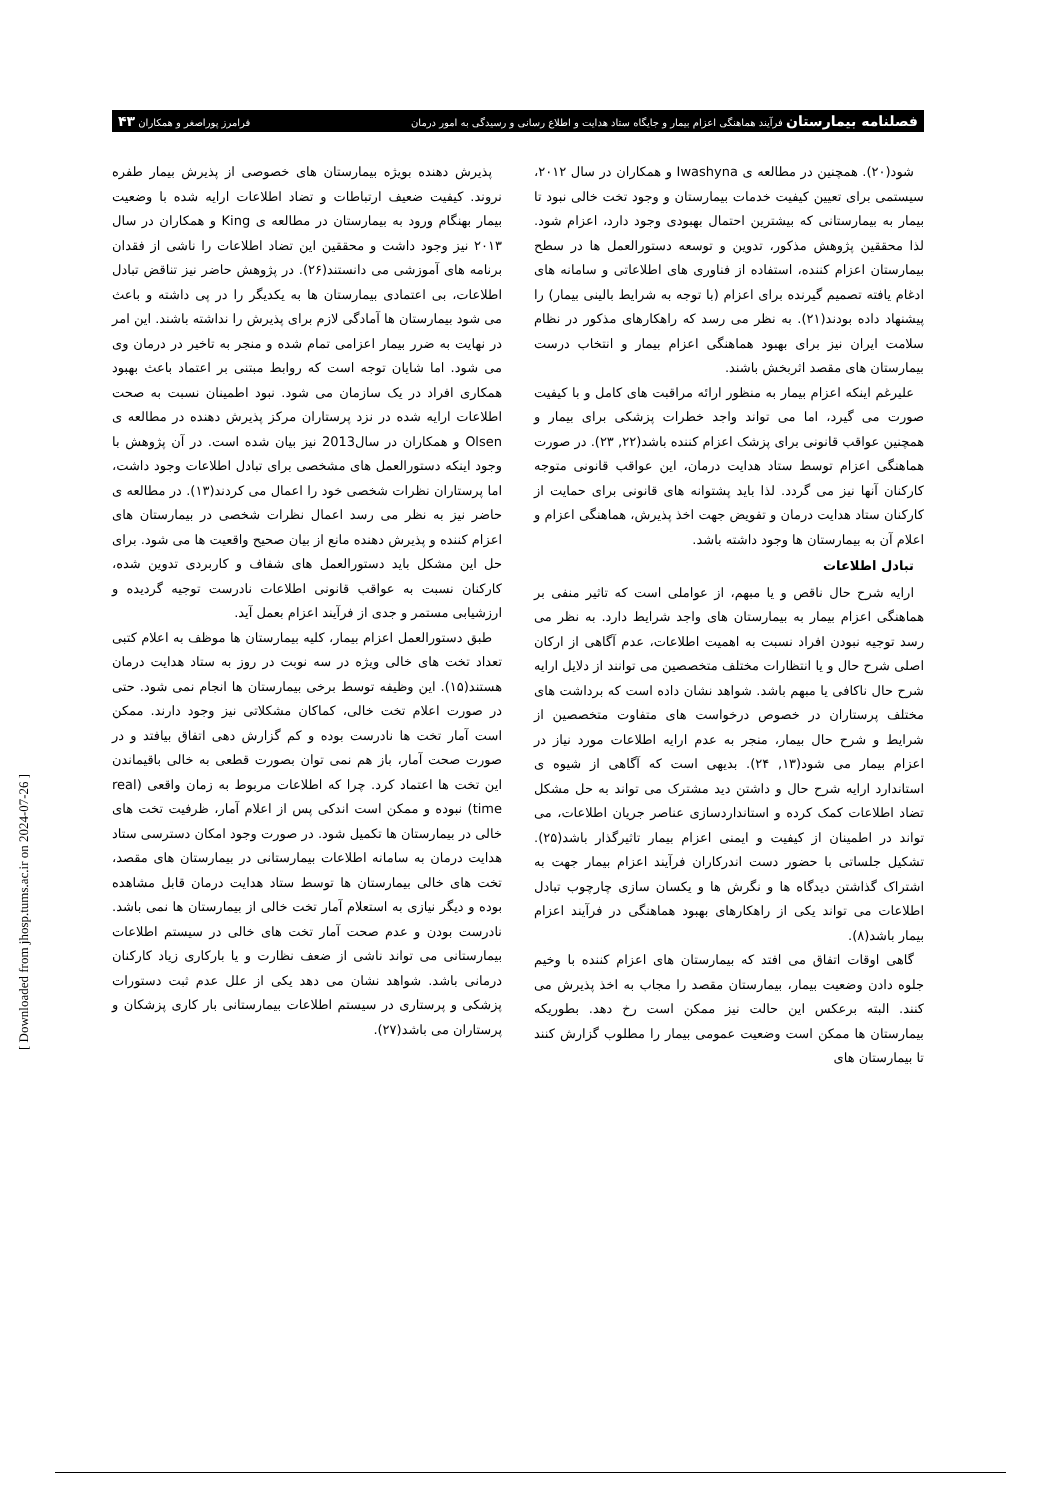فصلنامه بیمارستان فرآیند هماهنگی اعزام بیمار و جایگاه ستاد هدایت و اطلاع رسانی و رسیدگی به امور درمان فرامرز پوراصغر و همکاران ۴۳
شود(۲۰). همچنین در مطالعه ی Iwashyna و همکاران در سال ۲۰۱۲، سیستمی برای تعیین کیفیت خدمات بیمارستان و وجود تخت خالی نبود تا بیمار به بیمارستانی که بیشترین احتمال بهبودی وجود دارد، اعزام شود. لذا محققین پژوهش مذکور، تدوین و توسعه دستورالعمل ها در سطح بیمارستان اعزام کننده، استفاده از فناوری های اطلاعاتی و سامانه های ادغام یافته تصمیم گیرنده برای اعزام (با توجه به شرایط بالینی بیمار) را پیشنهاد داده بودند(۲۱). به نظر می رسد که راهکارهای مذکور در نظام سلامت ایران نیز برای بهبود هماهنگی اعزام بیمار و انتخاب درست بیمارستان های مقصد اثربخش باشند.
علیرغم اینکه اعزام بیمار به منظور ارائه مراقبت های کامل و با کیفیت صورت می گیرد، اما می تواند واجد خطرات پزشکی برای بیمار و همچنین عواقب قانونی برای پزشک اعزام کننده باشد(۲۲, ۲۳). در صورت هماهنگی اعزام توسط ستاد هدایت درمان، این عواقب قانونی متوجه کارکنان آنها نیز می گردد. لذا باید پشتوانه های قانونی برای حمایت از کارکنان ستاد هدایت درمان و تفویض جهت اخذ پذیرش، هماهنگی اعزام و اعلام آن به بیمارستان ها وجود داشته باشد.
تبادل اطلاعات
ارایه شرح حال ناقص و یا مبهم، از عواملی است که تاثیر منفی بر هماهنگی اعزام بیمار به بیمارستان های واجد شرایط دارد. به نظر می رسد توجیه نبودن افراد نسبت به اهمیت اطلاعات، عدم آگاهی از ارکان اصلی شرح حال و یا انتظارات مختلف متخصصین می توانند از دلایل ارایه شرح حال ناکافی یا مبهم باشد. شواهد نشان داده است که برداشت های مختلف پرستاران در خصوص درخواست های متفاوت متخصصین از شرایط و شرح حال بیمار، منجر به عدم ارایه اطلاعات مورد نیاز در اعزام بیمار می شود(۱۳, ۲۴). بدیهی است که آگاهی از شیوه ی استاندارد ارایه شرح حال و داشتن دید مشترک می تواند به حل مشکل تضاد اطلاعات کمک کرده و استانداردسازی عناصر جریان اطلاعات، می تواند در اطمینان از کیفیت و ایمنی اعزام بیمار تاثیرگذار باشد(۲۵). تشکیل جلساتی با حضور دست اندرکاران فرآیند اعزام بیمار جهت به اشتراک گذاشتن دیدگاه ها و نگرش ها و یکسان سازی چارچوب تبادل اطلاعات می تواند یکی از راهکارهای بهبود هماهنگی در فرآیند اعزام بیمار باشد(۸).
گاهی اوقات اتفاق می افتد که بیمارستان های اعزام کننده با وخیم جلوه دادن وضعیت بیمار، بیمارستان مقصد را مجاب به اخذ پذیرش می کنند. البته برعکس این حالت نیز ممکن است رخ دهد. بطوریکه بیمارستان ها ممکن است وضعیت عمومی بیمار را مطلوب گزارش کنند تا بیمارستان های
پذیرش دهنده بویژه بیمارستان های خصوصی از پذیرش بیمار طفره نروند. کیفیت ضعیف ارتباطات و تضاد اطلاعات ارایه شده با وضعیت بیمار بهنگام ورود به بیمارستان در مطالعه ی King و همکاران در سال ۲۰۱۳ نیز وجود داشت و محققین این تضاد اطلاعات را ناشی از فقدان برنامه های آموزشی می دانستند(۲۶). در پژوهش حاضر نیز تناقض تبادل اطلاعات، بی اعتمادی بیمارستان ها به یکدیگر را در پی داشته و باعث می شود بیمارستان ها آمادگی لازم برای پذیرش را نداشته باشند. این امر در نهایت به ضرر بیمار اعزامی تمام شده و منجر به تاخیر در درمان وی می شود. اما شایان توجه است که روابط مبتنی بر اعتماد باعث بهبود همکاری افراد در یک سازمان می شود. نبود اطمینان نسبت به صحت اطلاعات ارایه شده در نزد پرستاران مرکز پذیرش دهنده در مطالعه ی Olsen و همکاران در سال2013 نیز بیان شده است. در آن پژوهش با وجود اینکه دستورالعمل های مشخصی برای تبادل اطلاعات وجود داشت، اما پرستاران نظرات شخصی خود را اعمال می کردند(۱۳). در مطالعه ی حاضر نیز به نظر می رسد اعمال نظرات شخصی در بیمارستان های اعزام کننده و پذیرش دهنده مانع از بیان صحیح واقعیت ها می شود. برای حل این مشکل باید دستورالعمل های شفاف و کاربردی تدوین شده، کارکنان نسبت به عواقب قانونی اطلاعات نادرست توجیه گردیده و ارزشیابی مستمر و جدی از فرآیند اعزام بعمل آید.
طبق دستورالعمل اعزام بیمار، کلیه بیمارستان ها موظف به اعلام کتبی تعداد تخت های خالی ویژه در سه نوبت در روز به ستاد هدایت درمان هستند(۱۵). این وظیفه توسط برخی بیمارستان ها انجام نمی شود. حتی در صورت اعلام تخت خالی، کماکان مشکلاتی نیز وجود دارند. ممکن است آمار تخت ها نادرست بوده و کم گزارش دهی اتفاق بیافتد و در صورت صحت آمار، باز هم نمی توان بصورت قطعی به خالی باقیماندن این تخت ها اعتماد کرد. چرا که اطلاعات مربوط به زمان واقعی (real time) نبوده و ممکن است اندکی پس از اعلام آمار، ظرفیت تخت های خالی در بیمارستان ها تکمیل شود. در صورت وجود امکان دسترسی ستاد هدایت درمان به سامانه اطلاعات بیمارستانی در بیمارستان های مقصد، تخت های خالی بیمارستان ها توسط ستاد هدایت درمان قابل مشاهده بوده و دیگر نیازی به استعلام آمار تخت خالی از بیمارستان ها نمی باشد. نادرست بودن و عدم صحت آمار تخت های خالی در سیستم اطلاعات بیمارستانی می تواند ناشی از ضعف نظارت و یا بارکاری زیاد کارکنان درمانی باشد. شواهد نشان می دهد یکی از علل عدم ثبت دستورات پزشکی و پرستاری در سیستم اطلاعات بیمارستانی بار کاری پزشکان و پرستاران می باشد(۲۷).
[ Downloaded from jhosp.tums.ac.ir on 2024-07-26 ]